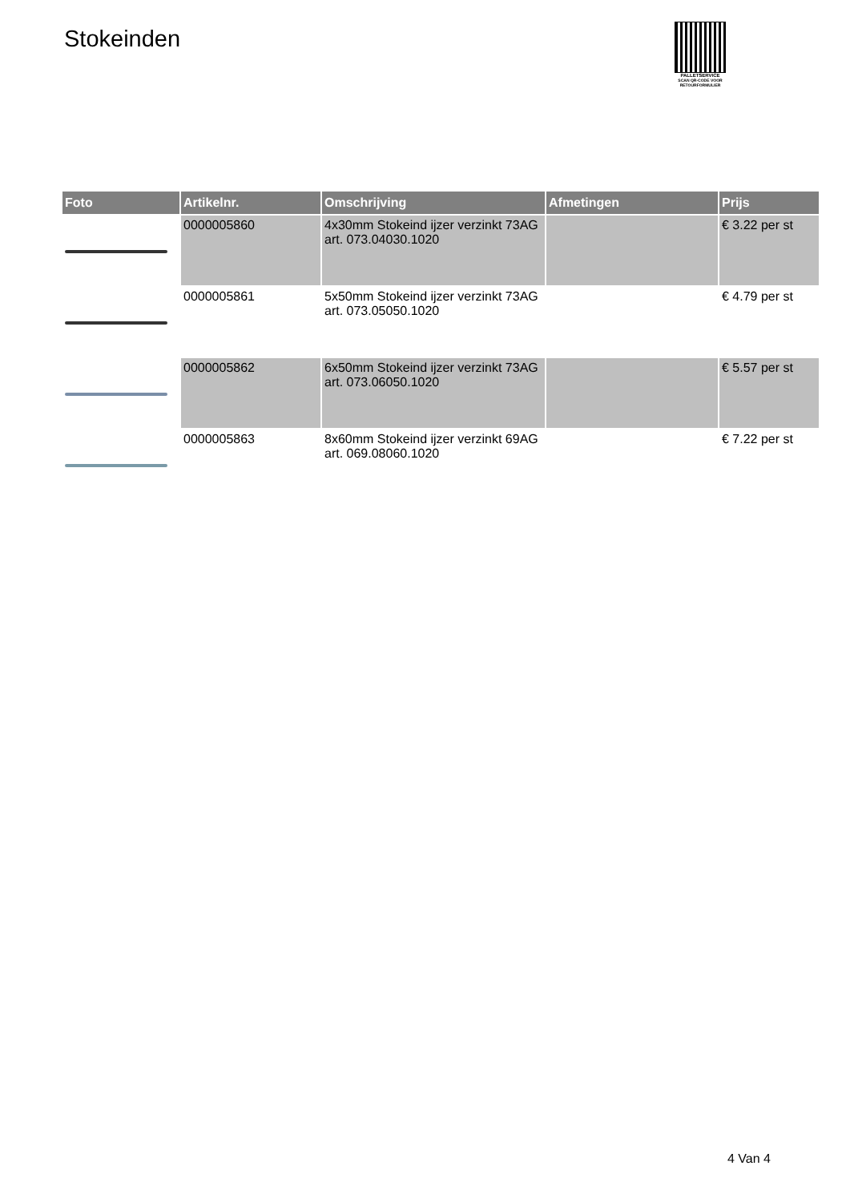Stokeinden
PALLETSERVICE
SCAN QR-CODE VOOR RETOURFORMULIER
| Foto | Artikelnr. | Omschrijving | Afmetingen | Prijs |
| --- | --- | --- | --- | --- |
| | 0000005860 | 4x30mm Stokeind ijzer verzinkt 73AG art. 073.04030.1020 | | € 3.22 per st |
| | 0000005861 | 5x50mm Stokeind ijzer verzinkt 73AG art. 073.05050.1020 | | € 4.79 per st |
| | 0000005862 | 6x50mm Stokeind ijzer verzinkt 73AG art. 073.06050.1020 | | € 5.57 per st |
| | 0000005863 | 8x60mm Stokeind ijzer verzinkt 69AG art. 069.08060.1020 | | € 7.22 per st |
4 Van 4